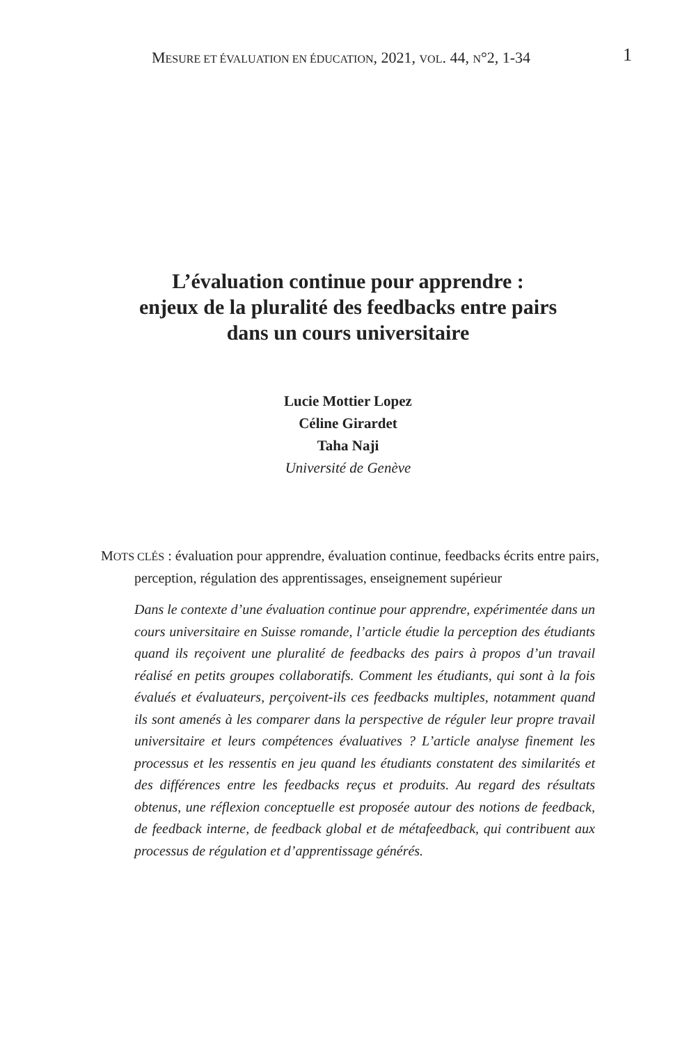MESURE ET ÉVALUATION EN ÉDUCATION, 2021, VOL. 44, N°2, 1-34 1
L’évaluation continue pour apprendre :
enjeux de la pluralité des feedbacks entre pairs
dans un cours universitaire
Lucie Mottier Lopez
Céline Girardet
Taha Naji
Université de Genève
MOTS CLÉS : évaluation pour apprendre, évaluation continue, feedbacks écrits entre pairs, perception, régulation des apprentissages, enseignement supérieur
Dans le contexte d’une évaluation continue pour apprendre, expérimentée dans un cours universitaire en Suisse romande, l’article étudie la perception des étudiants quand ils reçoivent une pluralité de feedbacks des pairs à propos d’un travail réalisé en petits groupes collaboratifs. Comment les étudiants, qui sont à la fois évalués et évaluateurs, perçoivent-ils ces feedbacks multiples, notamment quand ils sont amenés à les comparer dans la perspective de réguler leur propre travail universitaire et leurs compétences évaluatives ? L’article analyse finement les processus et les ressentis en jeu quand les étudiants constatent des similarités et des différences entre les feedbacks reçus et produits. Au regard des résultats obtenus, une réflexion conceptuelle est proposée autour des notions de feedback, de feedback interne, de feedback global et de métafeedback, qui contribuent aux processus de régulation et d’apprentissage générés.